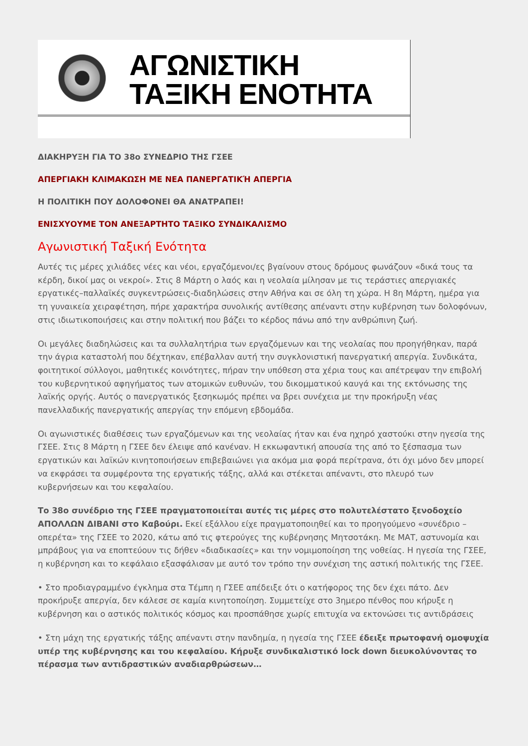ΑΓΩΝΙΣΤΙΚΗ
ΤΑΞΙΚΗ ΕΝΟΤΗΤΑ
ΔΙΑΚΗΡΥΞΗ ΓΙΑ ΤΟ 38ο ΣΥΝΕΔΡΙΟ ΤΗΣ ΓΣΕΕ
ΑΠΕΡΓΙΑΚΗ ΚΛΙΜΑΚΩΣΗ ΜΕ ΝΕΑ ΠΑΝΕΡΓΑΤΙΚΉ ΑΠΕΡΓΙΑ
Η ΠΟΛΙΤΙΚΗ ΠΟΥ ΔΟΛΟΦΟΝΕΙ ΘΑ ΑΝΑΤΡΑΠΕΙ!
ΕΝΙΣΧΥΟΥΜΕ ΤΟΝ ΑΝΕΞΑΡΤΗΤΟ ΤΑΞΙΚΟ ΣΥΝΔΙΚΑΛΙΣΜΟ
Αγωνιστική Ταξική Ενότητα
Αυτές τις μέρες χιλιάδες νέες και νέοι, εργαζόμενοι/ες βγαίνουν στους δρόμους φωνάζουν «δικά τους τα κέρδη, δικοί μας οι νεκροί». Στις 8 Μάρτη ο λαός και η νεολαία μίλησαν με τις τεράστιες απεργιακές εργατικές–παλλαϊκές συγκεντρώσεις-διαδηλώσεις στην Αθήνα και σε όλη τη χώρα. Η 8η Μάρτη, ημέρα για τη γυναικεία χειραφέτηση, πήρε χαρακτήρα συνολικής αντίθεσης απέναντι στην κυβέρνηση των δολοφόνων, στις ιδιωτικοποιήσεις και στην πολιτική που βάζει το κέρδος πάνω από την ανθρώπινη ζωή.
Οι μεγάλες διαδηλώσεις και τα συλλαλητήρια των εργαζόμενων και της νεολαίας που προηγήθηκαν, παρά την άγρια καταστολή που δέχτηκαν, επέβαλλαν αυτή την συγκλονιστική πανεργατική απεργία. Συνδικάτα, φοιτητικοί σύλλογοι, μαθητικές κοινότητες, πήραν την υπόθεση στα χέρια τους και απέτρεψαν την επιβολή του κυβερνητικού αφηγήματος των ατομικών ευθυνών, του δικομματικού καυγά και της εκτόνωσης της λαϊκής οργής. Αυτός ο πανεργατικός ξεσηκωμός πρέπει να βρει συνέχεια με την προκήρυξη νέας πανελλαδικής πανεργατικής απεργίας την επόμενη εβδομάδα.
Οι αγωνιστικές διαθέσεις των εργαζόμενων και της νεολαίας ήταν και ένα ηχηρό χαστούκι στην ηγεσία της ΓΣΕΕ. Στις 8 Μάρτη η ΓΣΕΕ δεν έλειψε από κανέναν. Η εκκωφαντική απουσία της από το ξέσπασμα των εργατικών και λαϊκών κινητοποιήσεων επιβεβαιώνει για ακόμα μια φορά περίτρανα, ότι όχι μόνο δεν μπορεί να εκφράσει τα συμφέροντα της εργατικής τάξης, αλλά και στέκεται απέναντι, στο πλευρό των κυβερνήσεων και του κεφαλαίου.
Το 38ο συνέδριο της ΓΣΕΕ πραγματοποιείται αυτές τις μέρες στο πολυτελέστατο ξενοδοχείο ΑΠΟΛΛΩΝ ΔΙΒΑΝΙ στο Καβούρι. Εκεί εξάλλου είχε πραγματοποιηθεί και το προηγούμενο «συνέδριο – οπερέτα» της ΓΣΕΕ το 2020, κάτω από τις φτερούγες της κυβέρνησης Μητσοτάκη. Με ΜΑΤ, αστυνομία και μπράβους για να εποπτεύουν τις δήθεν «διαδικασίες» και την νομιμοποίηση της νοθείας. Η ηγεσία της ΓΣΕΕ, η κυβέρνηση και το κεφάλαιο εξασφάλισαν με αυτό τον τρόπο την συνέχιση της αστική πολιτικής της ΓΣΕΕ.
• Στο προδιαγραμμένο έγκλημα στα Τέμπη η ΓΣΕΕ απέδειξε ότι ο κατήφορος της δεν έχει πάτο. Δεν προκήρυξε απεργία, δεν κάλεσε σε καμία κινητοποίηση. Συμμετείχε στο 3ημερο πένθος που κήρυξε η κυβέρνηση και ο αστικός πολιτικός κόσμος και προσπάθησε χωρίς επιτυχία να εκτονώσει τις αντιδράσεις
• Στη μάχη της εργατικής τάξης απέναντι στην πανδημία, η ηγεσία της ΓΣΕΕ έδειξε πρωτοφανή ομοψυχία υπέρ της κυβέρνησης και του κεφαλαίου. Κήρυξε συνδικαλιστικό lock down διευκολύνοντας το πέρασμα των αντιδραστικών αναδιαρθρώσεων…